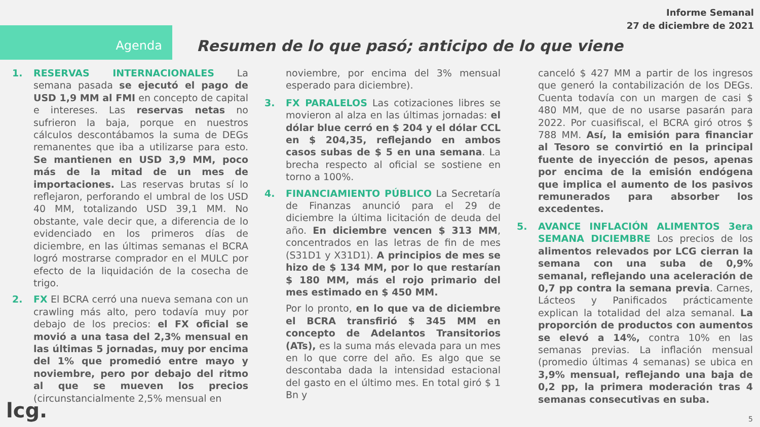Informe Semanal
27 de diciembre de 2021
Agenda
Resumen de lo que pasó; anticipo de lo que viene
1. RESERVAS INTERNACIONALES La semana pasada se ejecutó el pago de USD 1,9 MM al FMI en concepto de capital e intereses. Las reservas netas no sufrieron la baja, porque en nuestros cálculos descontábamos la suma de DEGs remanentes que iba a utilizarse para esto. Se mantienen en USD 3,9 MM, poco más de la mitad de un mes de importaciones. Las reservas brutas sí lo reflejaron, perforando el umbral de los USD 40 MM, totalizando USD 39,1 MM. No obstante, vale decir que, a diferencia de lo evidenciado en los primeros días de diciembre, en las últimas semanas el BCRA logró mostrarse comprador en el MULC por efecto de la liquidación de la cosecha de trigo.
2. FX El BCRA cerró una nueva semana con un crawling más alto, pero todavía muy por debajo de los precios: el FX oficial se movió a una tasa del 2,3% mensual en las últimas 5 jornadas, muy por encima del 1% que promedió entre mayo y noviembre, pero por debajo del ritmo al que se mueven los precios (circunstancialmente 2,5% mensual en
noviembre, por encima del 3% mensual esperado para diciembre).
3. FX PARALELOS Las cotizaciones libres se movieron al alza en las últimas jornadas: el dólar blue cerró en $ 204 y el dólar CCL en $ 204,35, reflejando en ambos casos subas de $ 5 en una semana. La brecha respecto al oficial se sostiene en torno a 100%.
4. FINANCIAMIENTO PÚBLICO La Secretaría de Finanzas anunció para el 29 de diciembre la última licitación de deuda del año. En diciembre vencen $ 313 MM, concentrados en las letras de fin de mes (S31D1 y X31D1). A principios de mes se hizo de $ 134 MM, por lo que restarían $ 180 MM, más el rojo primario del mes estimado en $ 450 MM.
Por lo pronto, en lo que va de diciembre el BCRA transfirió $ 345 MM en concepto de Adelantos Transitorios (ATs), es la suma más elevada para un mes en lo que corre del año. Es algo que se descontaba dada la intensidad estacional del gasto en el último mes. En total giró $ 1 Bn y
canceló $ 427 MM a partir de los ingresos que generó la contabilización de los DEGs. Cuenta todavía con un margen de casi $ 480 MM, que de no usarse pasarán para 2022. Por cuasifiscal, el BCRA giró otros $ 788 MM. Así, la emisión para financiar al Tesoro se convirtió en la principal fuente de inyección de pesos, apenas por encima de la emisión endógena que implica el aumento de los pasivos remunerados para absorber los excedentes.
5. AVANCE INFLACIÓN ALIMENTOS 3era SEMANA DICIEMBRE Los precios de los alimentos relevados por LCG cierran la semana con una suba de 0,9% semanal, reflejando una aceleración de 0,7 pp contra la semana previa. Carnes, Lácteos y Panificados prácticamente explican la totalidad del alza semanal. La proporción de productos con aumentos se elevó a 14%, contra 10% en las semanas previas. La inflación mensual (promedio últimas 4 semanas) se ubica en 3,9% mensual, reflejando una baja de 0,2 pp, la primera moderación tras 4 semanas consecutivas en suba.
lcg. 5